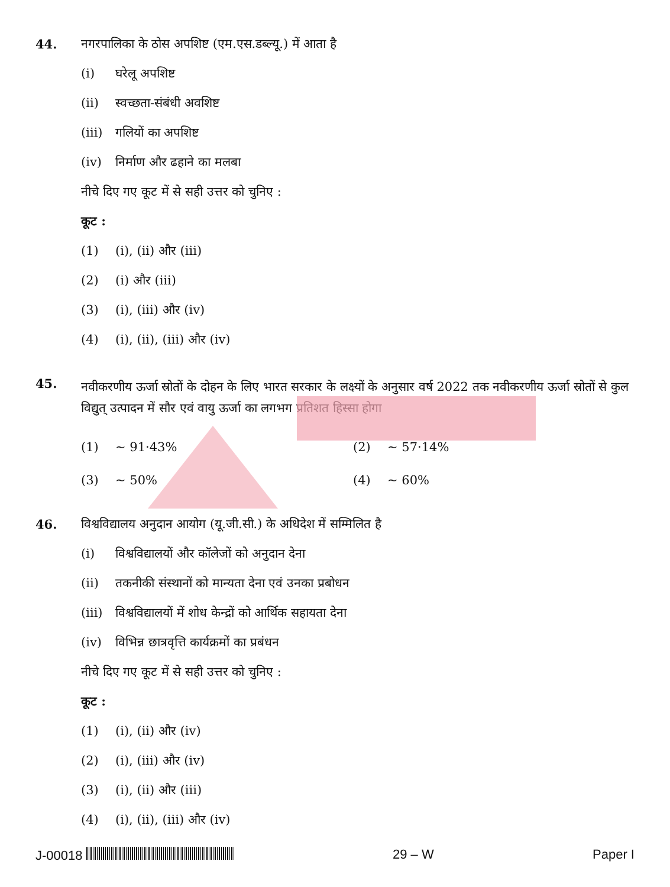44.
नगरपालिका के ठोस अपशिष्ट (एम.एस.डब्ल्यू.) में आता है
(i) घरेलू अपशिष्ट
(ii) स्वच्छता-संबंधी अवशिष्ट
(iii) गलियों का अपशिष्ट
(iv) निर्माण और ढहाने का मलबा
नीचे दिए गए कूट में से सही उत्तर को चुनिए :
कूट :
(1) (i), (ii) और (iii)
(2) (i) और (iii)
(3) (i), (iii) और (iv)
(4) (i), (ii), (iii) और (iv)
45.
नवीकरणीय ऊर्जा स्रोतों के दोहन के लिए भारत सरकार के लक्ष्यों के अनुसार वर्ष 2022 तक नवीकरणीय ऊर्जा स्रोतों से कुल विद्युत् उत्पादन में सौर एवं वायु ऊर्जा का लगभग प्रतिशत हिस्सा होगा
(1) ~ 91·43% (2) ~ 57·14%
(3) ~ 50% (4) ~ 60%
46.
विश्वविद्यालय अनुदान आयोग (यू.जी.सी.) के अधिदेश में सम्मिलित है
(i) विश्वविद्यालयों और कॉलेजों को अनुदान देना
(ii) तकनीकी संस्थानों को मान्यता देना एवं उनका प्रबोधन
(iii) विश्वविद्यालयों में शोध केन्द्रों को आर्थिक सहायता देना
(iv) विभिन्न छात्रवृत्ति कार्यक्रमों का प्रबंधन
नीचे दिए गए कूट में से सही उत्तर को चुनिए :
कूट :
(1) (i), (ii) और (iv)
(2) (i), (iii) और (iv)
(3) (i), (ii) और (iii)
(4) (i), (ii), (iii) और (iv)
J-00018 29 – W Paper I